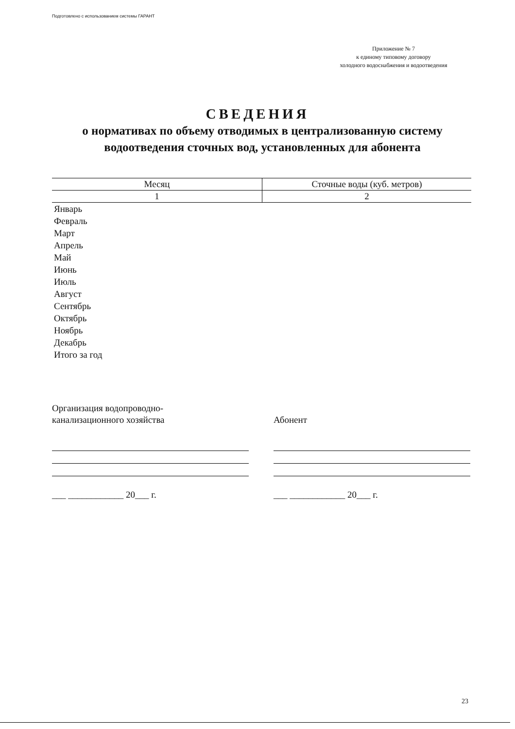Подготовлено с использованием системы ГАРАНТ
Приложение № 7
к единому типовому договору
холодного водоснабжения и водоотведения
СВЕДЕНИЯ
о нормативах по объему отводимых в централизованную систему водоотведения сточных вод, установленных для абонента
| Месяц | Сточные воды (куб. метров) |
| --- | --- |
| 1 | 2 |
| Январь | |
| Февраль | |
| Март | |
| Апрель | |
| Май | |
| Июнь | |
| Июль | |
| Август | |
| Сентябрь | |
| Октябрь | |
| Ноябрь | |
| Декабрь | |
| Итого за год | |
Организация водопроводно-
канализационного хозяйства
___ ____________ 20___ г.
Абонент
___ ____________ 20___ г.
23